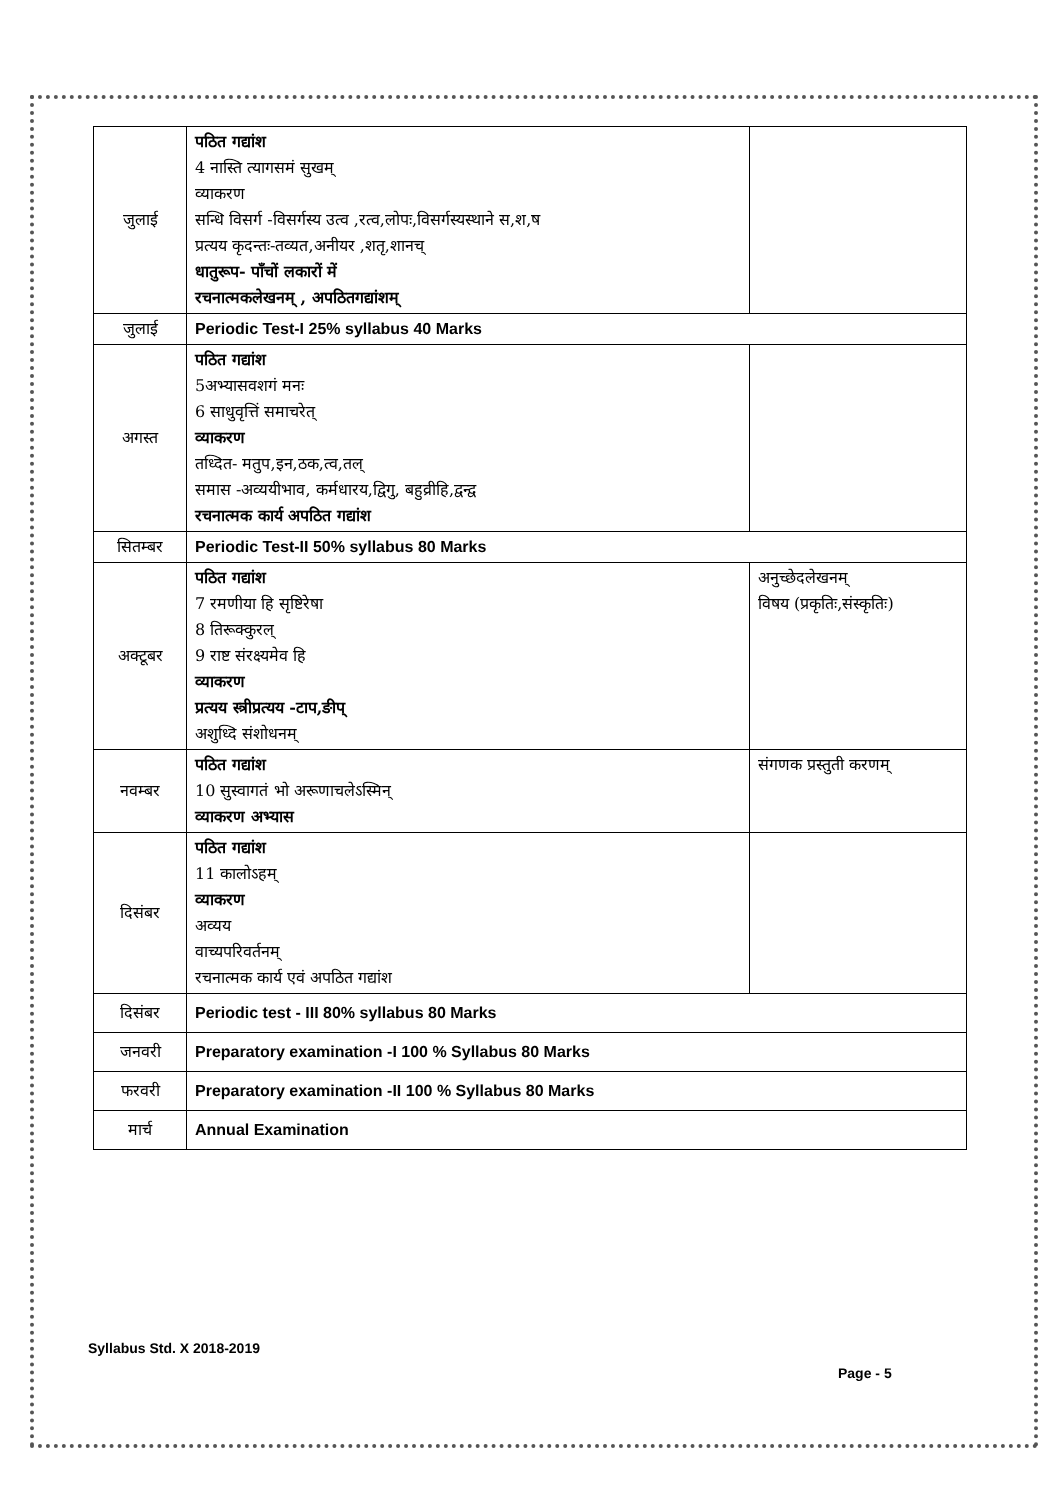| जुलाई | पठित गद्यांश 4 नास्ति त्यागसमं सुखम् व्याकरण सन्धि विसर्ग -विसर्गस्य उत्व ,रत्व,लोपः,विसर्गस्यस्थाने स,श,ष प्रत्यय कृदन्तः-तव्यत,अनीयर ,शतृ,शानच् धातुरूप- पाँचों लकारों में रचनात्मकलेखनम् , अपठितगद्यांशम् | |
| जुलाई | Periodic Test-I 25% syllabus 40 Marks | |
| अगस्त | पठित गद्यांश 5अभ्यासवशगं मनः 6 साधुवृत्तिं समाचरेत् व्याकरण तध्दित- मतुप,इन,ठक,त्व,तल् समास -अव्ययीभाव, कर्मधारय,द्विगु, बहुव्रीहि,द्वन्द्व रचनात्मक कार्य अपठित गद्यांश | |
| सितम्बर | Periodic Test-II 50% syllabus 80 Marks | |
| अक्टूबर | पठित गद्यांश 7 रमणीया हि सृष्टिरेषा 8 तिरूक्कुरल् 9 राष्ट संरक्ष्यमेव हि व्याकरण प्रत्यय स्त्रीप्रत्यय -टाप,ङीप् अशुध्दि संशोधनम् | अनुच्छेदलेखनम् विषय (प्रकृतिः,संस्कृतिः) |
| नवम्बर | पठित गद्यांश 10 सुस्वागतं भो अरूणाचलेऽस्मिन् व्याकरण अभ्यास | संगणक प्रस्तुती करणम् |
| दिसंबर | पठित गद्यांश 11 कालोऽहम् व्याकरण अव्यय वाच्यपरिवर्तनम् रचनात्मक कार्य एवं अपठित गद्यांश | |
| दिसंबर | Periodic test - III 80% syllabus 80 Marks | |
| जनवरी | Preparatory examination -I 100 % Syllabus 80 Marks | |
| फरवरी | Preparatory examination -II 100 % Syllabus 80 Marks | |
| मार्च | Annual Examination | |
Syllabus Std. X 2018-2019
Page - 5